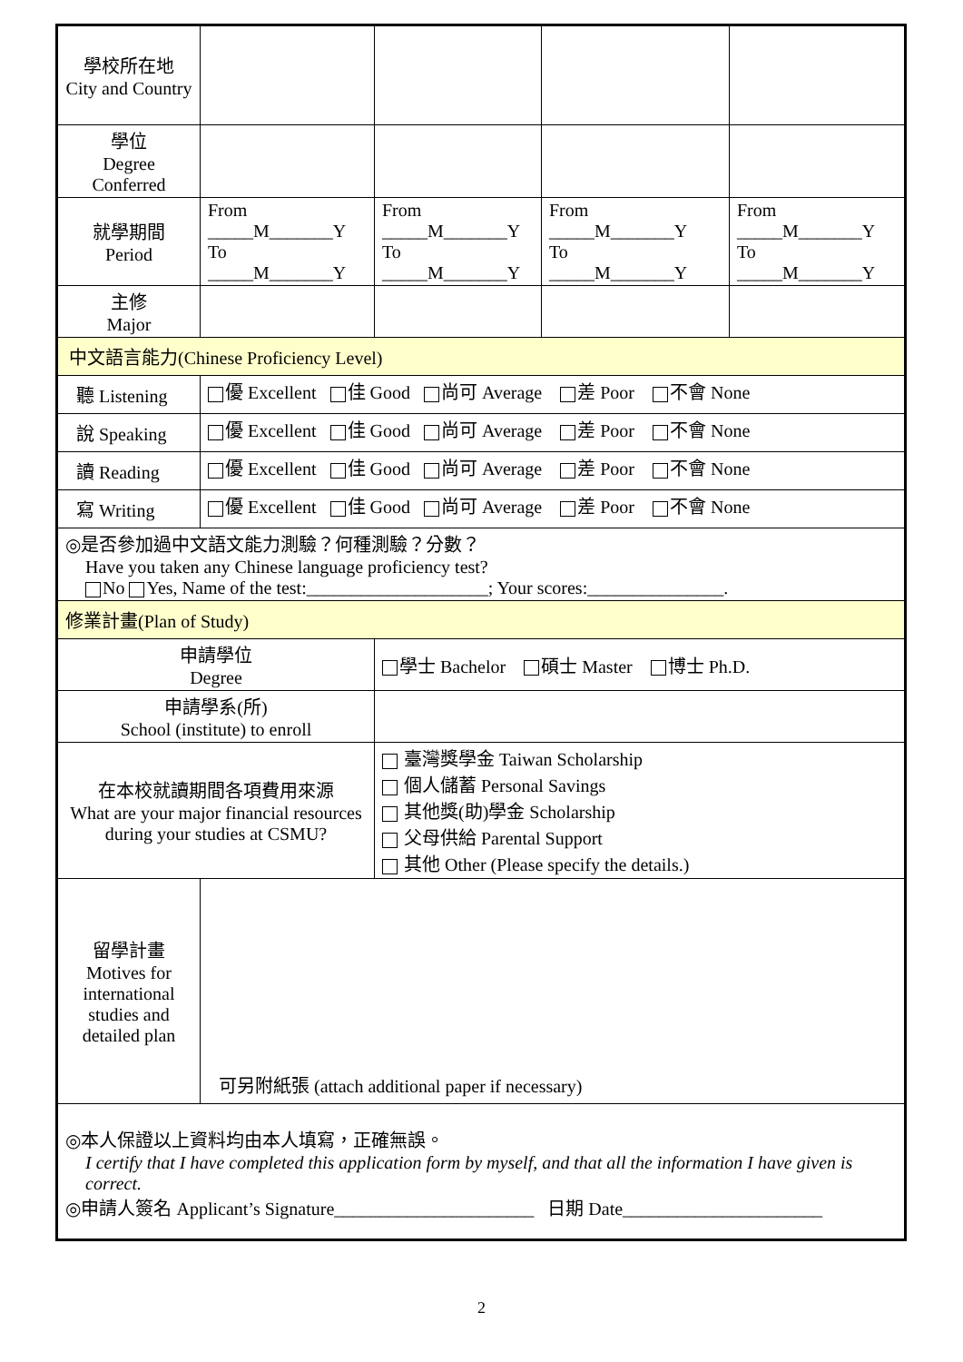| 學校所在地 City and Country | | | | |
| 學位 Degree Conferred | | | | |
| 就學期間 Period | From _____M_______Y To _____M_______Y | From _____M_______Y To _____M_______Y | From _____M_______Y To _____M_______Y | From _____M_______Y To _____M_______Y |
| 主修 Major | | | | |
| 中文語言能力(Chinese Proficiency Level) | | | | |
| 聽 Listening | 優 Excellent 佳 Good 尚可 Average 差 Poor 不會 None | | | |
| 說 Speaking | 優 Excellent 佳 Good 尚可 Average 差 Poor 不會 None | | | |
| 讀 Reading | 優 Excellent 佳 Good 尚可 Average 差 Poor 不會 None | | | |
| 寫 Writing | 優 Excellent 佳 Good 尚可 Average 差 Poor 不會 None | | | |
| ◎是否參加過中文語文能力測驗？何種測驗？分數？ Have you taken any Chinese language proficiency test? No Yes, Name of the test:____________________; Your scores:_______________. | | | | |
| 修業計畫(Plan of Study) | | | | |
| 申請學位 Degree | | 學士 Bachelor 碩士 Master 博士 Ph.D. | | |
| 申請學系(所) School (institute) to enroll | | | | |
| 在本校就讀期間各項費用來源 What are your major financial resources during your studies at CSMU? | | 臺灣獎學金 Taiwan Scholarship 個人儲蓄 Personal Savings 其他獎(助)學金 Scholarship 父母供給 Parental Support 其他 Other (Please specify the details.) | | |
| 留學計畫 Motives for international studies and detailed plan | 可另附紙張 (attach additional paper if necessary) | | | |
| ◎本人保證以上資料均由本人填寫，正確無誤。 I certify that I have completed this application form by myself, and that all the information I have given is correct. ◎申請人簽名 Applicant’s Signature______________________ 日期 Date______________________ | | | | |
2